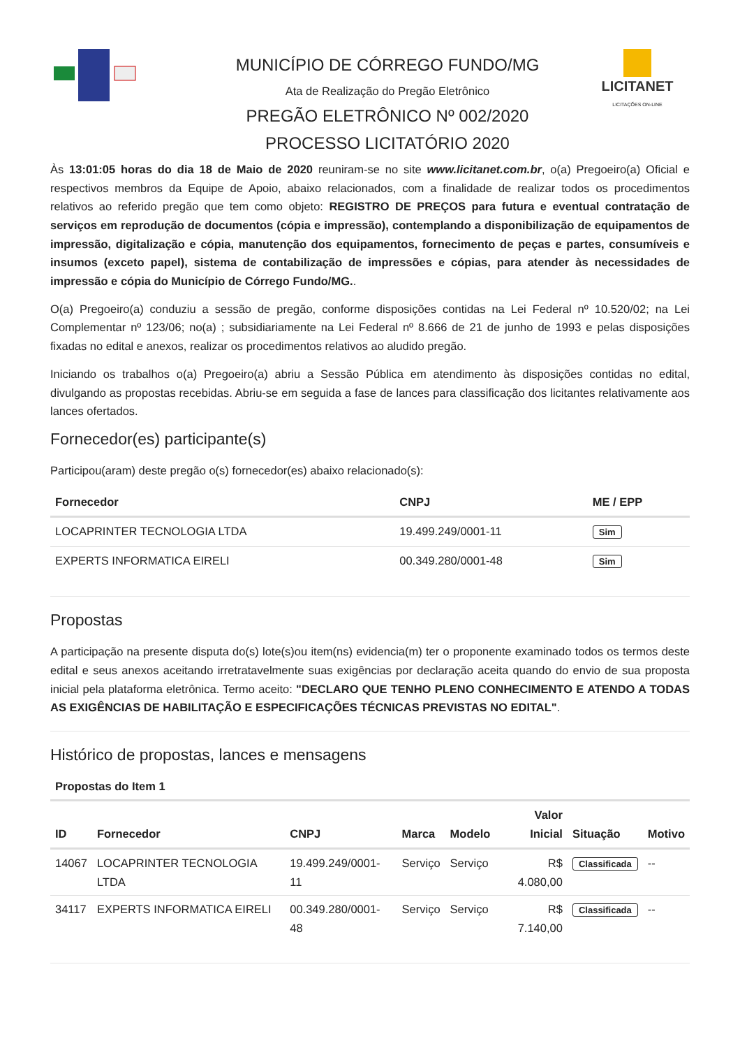MUNICÍPIO DE CÓRREGO FUNDO/MG
Ata de Realização do Pregão Eletrônico
PREGÃO ELETRÔNICO Nº 002/2020
PROCESSO LICITATÓRIO 2020
LICITANET
LICITAÇÕES ON-LINE
Às 13:01:05 horas do dia 18 de Maio de 2020 reuniram-se no site www.licitanet.com.br, o(a) Pregoeiro(a) Oficial e respectivos membros da Equipe de Apoio, abaixo relacionados, com a finalidade de realizar todos os procedimentos relativos ao referido pregão que tem como objeto: REGISTRO DE PREÇOS para futura e eventual contratação de serviços em reprodução de documentos (cópia e impressão), contemplando a disponibilização de equipamentos de impressão, digitalização e cópia, manutenção dos equipamentos, fornecimento de peças e partes, consumíveis e insumos (exceto papel), sistema de contabilização de impressões e cópias, para atender às necessidades de impressão e cópia do Município de Córrego Fundo/MG..
O(a) Pregoeiro(a) conduziu a sessão de pregão, conforme disposições contidas na Lei Federal nº 10.520/02; na Lei Complementar nº 123/06; no(a) ; subsidiariamente na Lei Federal nº 8.666 de 21 de junho de 1993 e pelas disposições fixadas no edital e anexos, realizar os procedimentos relativos ao aludido pregão.
Iniciando os trabalhos o(a) Pregoeiro(a) abriu a Sessão Pública em atendimento às disposições contidas no edital, divulgando as propostas recebidas. Abriu-se em seguida a fase de lances para classificação dos licitantes relativamente aos lances ofertados.
Fornecedor(es) participante(s)
Participou(aram) deste pregão o(s) fornecedor(es) abaixo relacionado(s):
| Fornecedor | CNPJ | ME / EPP |
| --- | --- | --- |
| LOCAPRINTER TECNOLOGIA LTDA | 19.499.249/0001-11 | Sim |
| EXPERTS INFORMATICA EIRELI | 00.349.280/0001-48 | Sim |
Propostas
A participação na presente disputa do(s) lote(s)ou item(ns) evidencia(m) ter o proponente examinado todos os termos deste edital e seus anexos aceitando irretratavelmente suas exigências por declaração aceita quando do envio de sua proposta inicial pela plataforma eletrônica. Termo aceito: "DECLARO QUE TENHO PLENO CONHECIMENTO E ATENDO A TODAS AS EXIGÊNCIAS DE HABILITAÇÃO E ESPECIFICAÇÕES TÉCNICAS PREVISTAS NO EDITAL".
Histórico de propostas, lances e mensagens
Propostas do Item 1
| ID | Fornecedor | CNPJ | Marca | Modelo | Valor Inicial | Situação | Motivo |
| --- | --- | --- | --- | --- | --- | --- | --- |
| 14067 | LOCAPRINTER TECNOLOGIA LTDA | 19.499.249/0001-11 | Serviço | Serviço | R$ 4.080,00 | Classificada | -- |
| 34117 | EXPERTS INFORMATICA EIRELI | 00.349.280/0001-48 | Serviço | Serviço | R$ 7.140,00 | Classificada | -- |